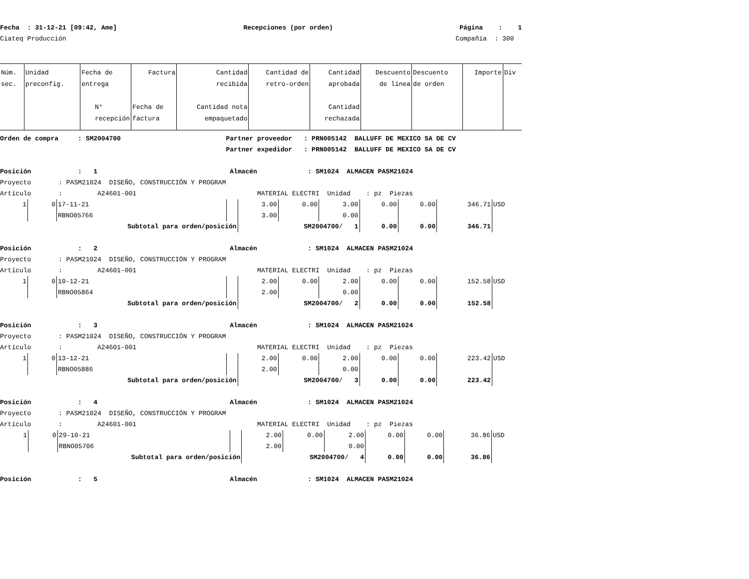Fecha : 31-12-21 [09:42, Ame] Recepciones (por orden) Página : 1
Ciateq Producción Compañía : 300
| Núm. sec. | Unidad preconfig. | Fecha de entrega N° recepción | Factura Fecha de factura | Cantidad recibida Cantidad nota empaquetado | Cantidad de retro-orden | Cantidad aprobada Cantidad rechazada | Descuento de línea | Descuento de orden | Importe | Div |
| --- | --- | --- | --- | --- | --- | --- | --- | --- | --- | --- |
Orden de compra : SM2004700 Partner proveedor : PRN005142 BALLUFF DE MEXICO SA DE CV
Partner expedidor : PRN005142 BALLUFF DE MEXICO SA DE CV
Posición : 1 Almacén : SM1024 ALMACEN PASM21024
Proyecto : PASM21024 DISEÑO, CONSTRUCCIÓN Y PROGRAM
Artículo : A24601-001 MATERIAL ELECTRI Unidad : pz Piezas
| 1 | 0 | 17-11-21 | | 3.00 | 0.00 | 3.00 | 0.00 | 0.00 | 346.71 | USD |
| | | RBNO05766 | | 3.00 | | 0.00 | | | | |
| Subtotal para orden/posición | | | | SM2004700 / 1 | | | 0.00 | 0.00 | 346.71 | |
Posición : 2 Almacén : SM1024 ALMACEN PASM21024
Proyecto : PASM21024 DISEÑO, CONSTRUCCIÓN Y PROGRAM
Artículo : A24601-001 MATERIAL ELECTRI Unidad : pz Piezas
| 1 | 0 | 10-12-21 | | 2.00 | 0.00 | 2.00 | 0.00 | 0.00 | 152.58 | USD |
| | | RBNO05864 | | 2.00 | | 0.00 | | | | |
| Subtotal para orden/posición | | | | SM2004700 / 2 | | | 0.00 | 0.00 | 152.58 | |
Posición : 3 Almacén : SM1024 ALMACEN PASM21024
Proyecto : PASM21024 DISEÑO, CONSTRUCCIÓN Y PROGRAM
Artículo : A24601-001 MATERIAL ELECTRI Unidad : pz Piezas
| 1 | 0 | 13-12-21 | | 2.00 | 0.00 | 2.00 | 0.00 | 0.00 | 223.42 | USD |
| | | RBNO05886 | | 2.00 | | 0.00 | | | | |
| Subtotal para orden/posición | | | | SM2004700 / 3 | | | 0.00 | 0.00 | 223.42 | |
Posición : 4 Almacén : SM1024 ALMACEN PASM21024
Proyecto : PASM21024 DISEÑO, CONSTRUCCIÓN Y PROGRAM
Artículo : A24601-001 MATERIAL ELECTRI Unidad : pz Piezas
| 1 | 0 | 29-10-21 | | 2.00 | 0.00 | 2.00 | 0.00 | 0.00 | 36.86 | USD |
| | | RBNO05706 | | 2.00 | | 0.00 | | | | |
| Subtotal para orden/posición | | | | SM2004700 / 4 | | | 0.00 | 0.00 | 36.86 | |
Posición : 5 Almacén : SM1024 ALMACEN PASM21024